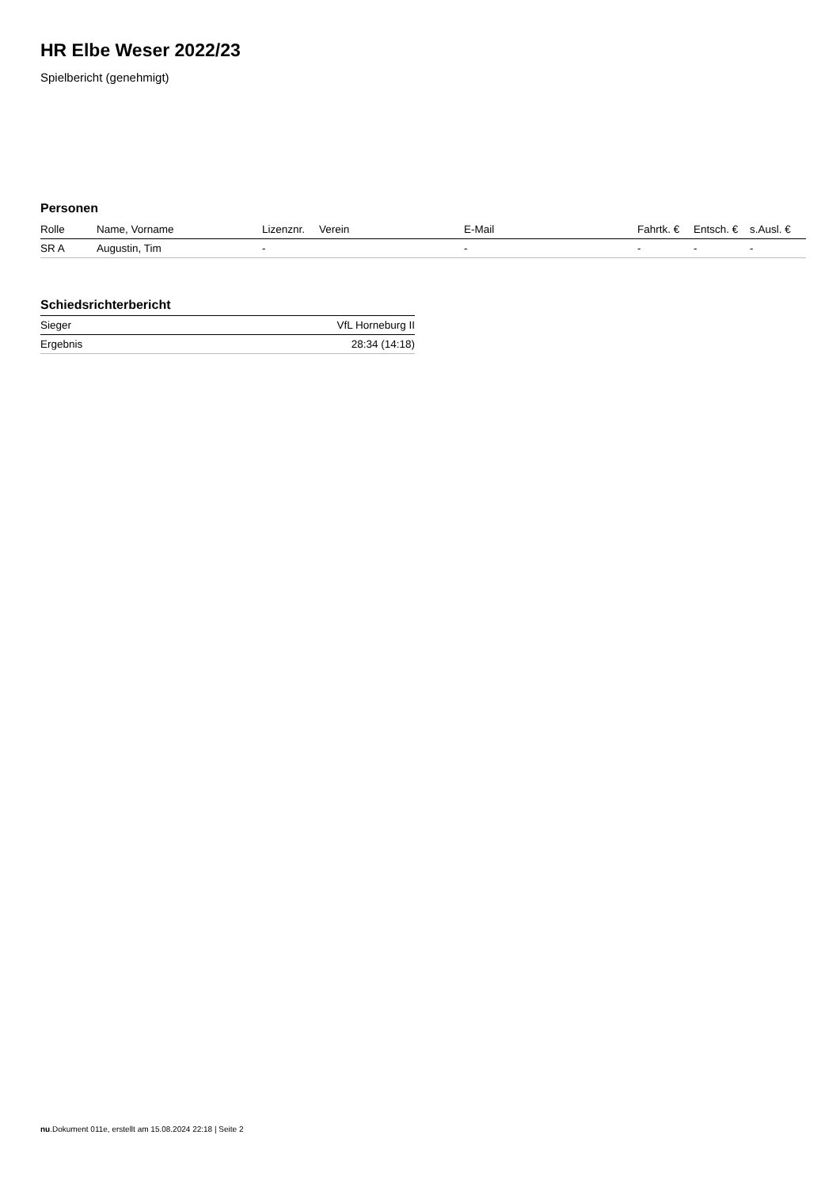HR Elbe Weser 2022/23
Spielbericht (genehmigt)
Personen
| Rolle | Name, Vorname | Lizenznr. | Verein | E-Mail | Fahrtk. € | Entsch. € | s.Ausl. € |
| --- | --- | --- | --- | --- | --- | --- | --- |
| SR A | Augustin, Tim | - | | - | - | - | - |
Schiedsrichterbericht
| Sieger | VfL Horneburg II |
| Ergebnis | 28:34 (14:18) |
nu.Dokument 011e, erstellt am 15.08.2024 22:18 | Seite 2